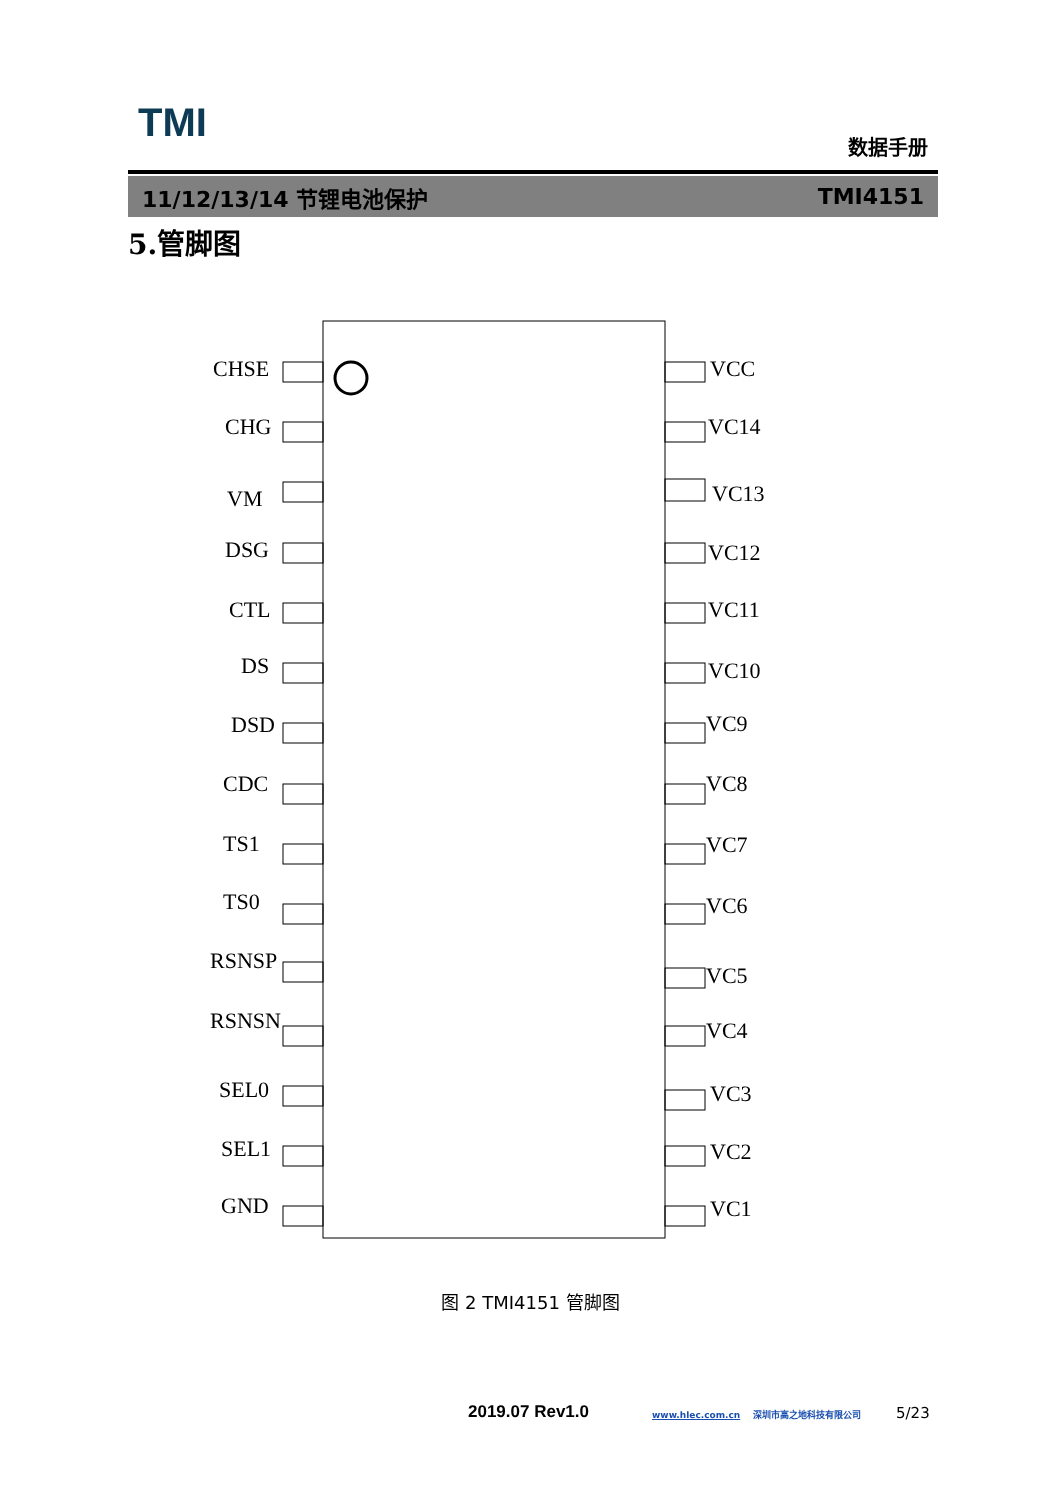TMI 数据手册
11/12/13/14 节锂电池保护 TMI4151
5.管脚图
CHSE
VCC
CHG
VC14
VM
VC13
DSG
VC12
CTL
VC11
DS
VC10
DSD
VC9
CDC
VC8
TS1
VC7
TS0
VC6
RSNSP
VC5
RSNSN
VC4
SEL0
VC3
SEL1
VC2
GND
VC1
图 2 TMI4151 管脚图
2019.07 Rev1.0
www.hlec.com.cn 深圳市高之地科技有限公司
5/23